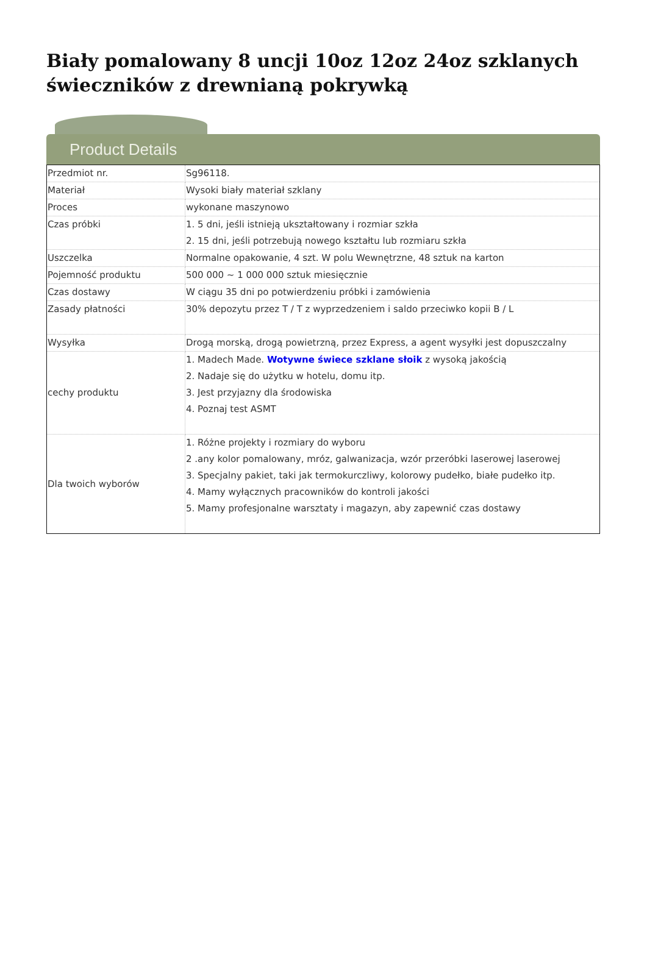Biały pomalowany 8 uncji 10oz 12oz 24oz szklanych świeczników z drewnianą pokrywką
Product Details
| Przedmiot nr. | Sg96118. |
| Materiał | Wysoki biały materiał szklany |
| Proces | wykonane maszynowo |
| Czas próbki | 1. 5 dni, jeśli istnieją ukształtowany i rozmiar szkła 2. 15 dni, jeśli potrzebują nowego kształtu lub rozmiaru szkła |
| Uszczelka | Normalne opakowanie, 4 szt. W polu Wewnętrzne, 48 sztuk na karton |
| Pojemność produktu | 500 000 ~ 1 000 000 sztuk miesięcznie |
| Czas dostawy | W ciągu 35 dni po potwierdzeniu próbki i zamówienia |
| Zasady płatności | 30% depozytu przez T / T z wyprzedzeniem i saldo przeciwko kopii B / L |
| Wysyłka | Drogą morską, drogą powietrzną, przez Express, a agent wysyłki jest dopuszczalny |
| cechy produktu | 1. Madech Made. Wotywne świece szklane słoik z wysoką jakością 2. Nadaje się do użytku w hotelu, domu itp. 3. Jest przyjazny dla środowiska 4. Poznaj test ASMT |
| Dla twoich wyborów | 1. Różne projekty i rozmiary do wyboru 2 .any kolor pomalowany, mróz, galwanizacja, wzór przeróbki laserowej laserowej 3. Specjalny pakiet, taki jak termokurczliwy, kolorowy pudełko, białe pudełko itp. 4. Mamy wyłącznych pracowników do kontroli jakości 5. Mamy profesjonalne warsztaty i magazyn, aby zapewnić czas dostawy |